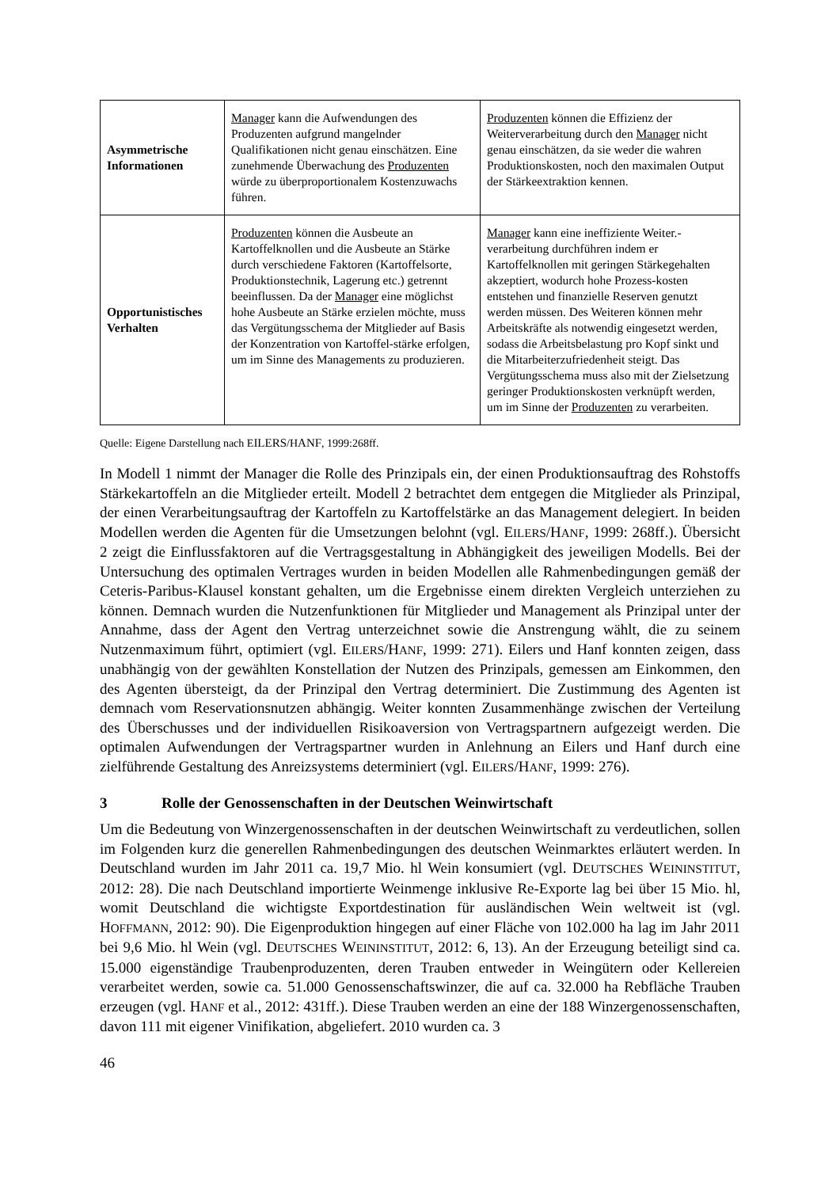| Asymmetrische Informationen | Manager kann die Aufwendungen des Produzenten aufgrund mangelnder Qualifikationen nicht genau einschätzen. Eine zunehmende Überwachung des Produzenten würde zu überproportionalem Kostenzuwachs führen. | Produzenten können die Effizienz der Weiterverarbeitung durch den Manager nicht genau einschätzen, da sie weder die wahren Produktionskosten, noch den maximalen Output der Stärkeextraktion kennen. |
| Opportunistisches Verhalten | Produzenten können die Ausbeute an Kartoffelknollen und die Ausbeute an Stärke durch verschiedene Faktoren (Kartoffelsorte, Produktionstechnik, Lagerung etc.) getrennt beeinflussen. Da der Manager eine möglichst hohe Ausbeute an Stärke erzielen möchte, muss das Vergütungsschema der Mitglieder auf Basis der Konzentration von Kartoffel-stärke erfolgen, um im Sinne des Managements zu produzieren. | Manager kann eine ineffiziente Weiter.-verarbeitung durchführen indem er Kartoffelknollen mit geringen Stärkegehalten akzeptiert, wodurch hohe Prozess-kosten entstehen und finanzielle Reserven genutzt werden müssen. Des Weiteren können mehr Arbeitskräfte als notwendig eingesetzt werden, sodass die Arbeitsbelastung pro Kopf sinkt und die Mitarbeiterzufriedenheit steigt. Das Vergütungsschema muss also mit der Zielsetzung geringer Produktionskosten verknüpft werden, um im Sinne der Produzenten zu verarbeiten. |
Quelle: Eigene Darstellung nach EILERS/HANF, 1999:268ff.
In Modell 1 nimmt der Manager die Rolle des Prinzipals ein, der einen Produktionsauftrag des Rohstoffs Stärkekartoffeln an die Mitglieder erteilt. Modell 2 betrachtet dem entgegen die Mitglieder als Prinzipal, der einen Verarbeitungsauftrag der Kartoffeln zu Kartoffelstärke an das Management delegiert. In beiden Modellen werden die Agenten für die Umsetzungen belohnt (vgl. EILERS/HANF, 1999: 268ff.). Übersicht 2 zeigt die Einflussfaktoren auf die Vertragsgestaltung in Abhängigkeit des jeweiligen Modells. Bei der Untersuchung des optimalen Vertrages wurden in beiden Modellen alle Rahmenbedingungen gemäß der Ceteris-Paribus-Klausel konstant gehalten, um die Ergebnisse einem direkten Vergleich unterziehen zu können. Demnach wurden die Nutzenfunktionen für Mitglieder und Management als Prinzipal unter der Annahme, dass der Agent den Vertrag unterzeichnet sowie die Anstrengung wählt, die zu seinem Nutzenmaximum führt, optimiert (vgl. EILERS/HANF, 1999: 271). Eilers und Hanf konnten zeigen, dass unabhängig von der gewählten Konstellation der Nutzen des Prinzipals, gemessen am Einkommen, den des Agenten übersteigt, da der Prinzipal den Vertrag determiniert. Die Zustimmung des Agenten ist demnach vom Reservationsnutzen abhängig. Weiter konnten Zusammenhänge zwischen der Verteilung des Überschusses und der individuellen Risikoaversion von Vertragspartnern aufgezeigt werden. Die optimalen Aufwendungen der Vertragspartner wurden in Anlehnung an Eilers und Hanf durch eine zielführende Gestaltung des Anreizsystems determiniert (vgl. EILERS/HANF, 1999: 276).
3 Rolle der Genossenschaften in der Deutschen Weinwirtschaft
Um die Bedeutung von Winzergenossenschaften in der deutschen Weinwirtschaft zu verdeutlichen, sollen im Folgenden kurz die generellen Rahmenbedingungen des deutschen Weinmarktes erläutert werden. In Deutschland wurden im Jahr 2011 ca. 19,7 Mio. hl Wein konsumiert (vgl. DEUTSCHES WEININSTITUT, 2012: 28). Die nach Deutschland importierte Weinmenge inklusive Re-Exporte lag bei über 15 Mio. hl, womit Deutschland die wichtigste Exportdestination für ausländischen Wein weltweit ist (vgl. HOFFMANN, 2012: 90). Die Eigenproduktion hingegen auf einer Fläche von 102.000 ha lag im Jahr 2011 bei 9,6 Mio. hl Wein (vgl. DEUTSCHES WEININSTITUT, 2012: 6, 13). An der Erzeugung beteiligt sind ca. 15.000 eigenständige Traubenproduzenten, deren Trauben entweder in Weingütern oder Kellereien verarbeitet werden, sowie ca. 51.000 Genossenschaftswinzer, die auf ca. 32.000 ha Rebfläche Trauben erzeugen (vgl. HANF et al., 2012: 431ff.). Diese Trauben werden an eine der 188 Winzergenossenschaften, davon 111 mit eigener Vinifikation, abgeliefert. 2010 wurden ca. 3
46